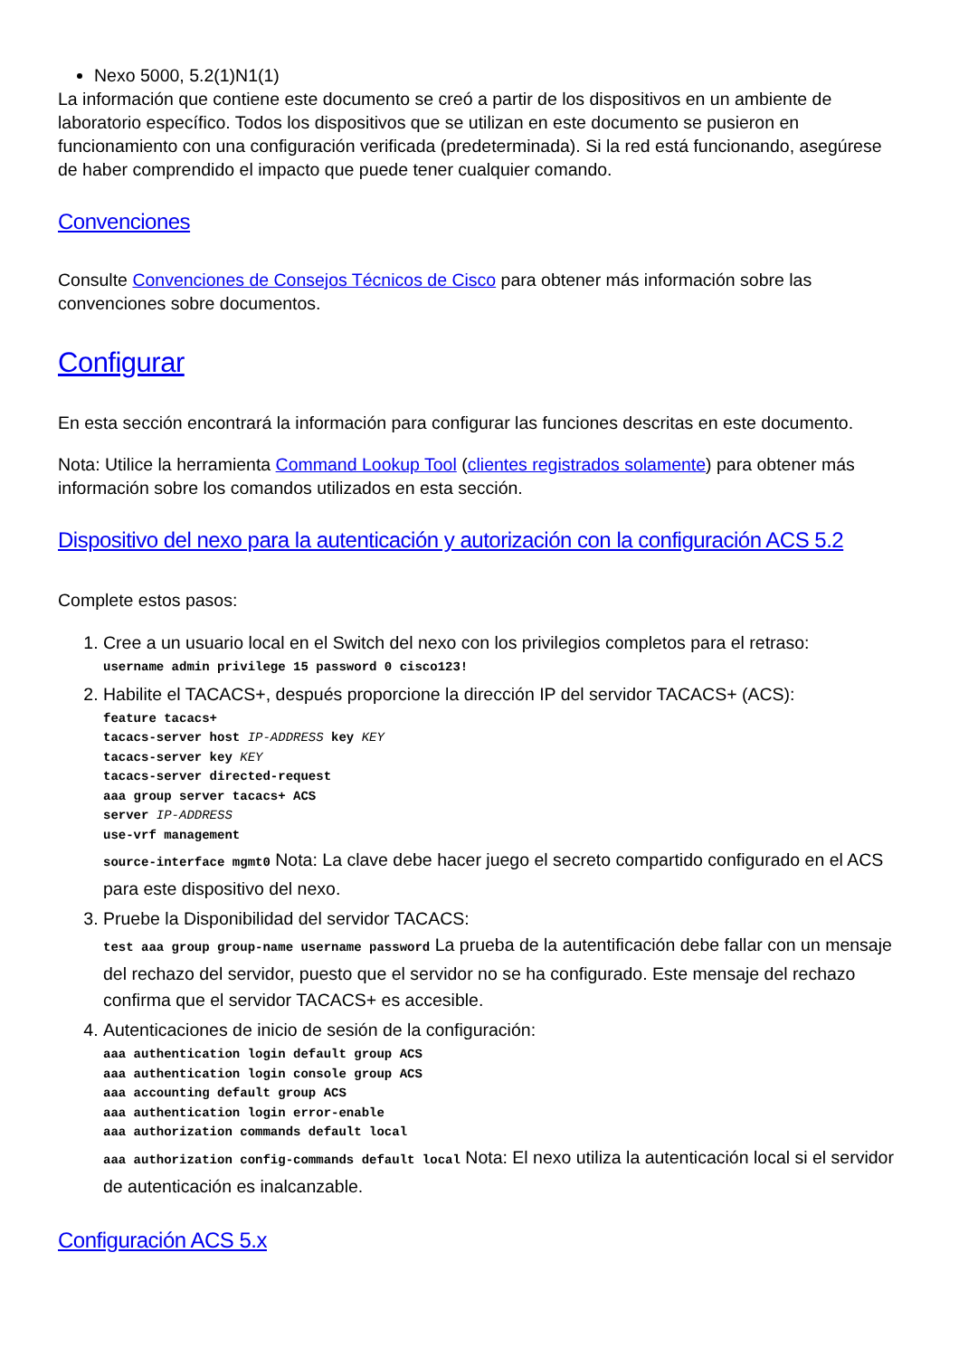Nexo 5000, 5.2(1)N1(1)
La información que contiene este documento se creó a partir de los dispositivos en un ambiente de laboratorio específico. Todos los dispositivos que se utilizan en este documento se pusieron en funcionamiento con una configuración verificada (predeterminada). Si la red está funcionando, asegúrese de haber comprendido el impacto que puede tener cualquier comando.
Convenciones
Consulte Convenciones de Consejos Técnicos de Cisco para obtener más información sobre las convenciones sobre documentos.
Configurar
En esta sección encontrará la información para configurar las funciones descritas en este documento.
Nota: Utilice la herramienta Command Lookup Tool (clientes registrados solamente) para obtener más información sobre los comandos utilizados en esta sección.
Dispositivo del nexo para la autenticación y autorización con la configuración ACS 5.2
Complete estos pasos:
1. Cree a un usuario local en el Switch del nexo con los privilegios completos para el retraso:
username admin privilege 15 password 0 cisco123!
2. Habilite el TACACS+, después proporcione la dirección IP del servidor TACACS+ (ACS):
feature tacacs+
tacacs-server host IP-ADDRESS key KEY
tacacs-server key KEY
tacacs-server directed-request
aaa group server tacacs+ ACS
server IP-ADDRESS
use-vrf management
source-interface mgmt0 Nota: La clave debe hacer juego el secreto compartido configurado en el ACS para este dispositivo del nexo.
3. Pruebe la Disponibilidad del servidor TACACS:
test aaa group group-name username password La prueba de la autentificación debe fallar con un mensaje del rechazo del servidor, puesto que el servidor no se ha configurado. Este mensaje del rechazo confirma que el servidor TACACS+ es accesible.
4. Autenticaciones de inicio de sesión de la configuración:
aaa authentication login default group ACS
aaa authentication login console group ACS
aaa accounting default group ACS
aaa authentication login error-enable
aaa authorization commands default local
aaa authorization config-commands default local Nota: El nexo utiliza la autenticación local si el servidor de autenticación es inalcanzable.
Configuración ACS 5.x